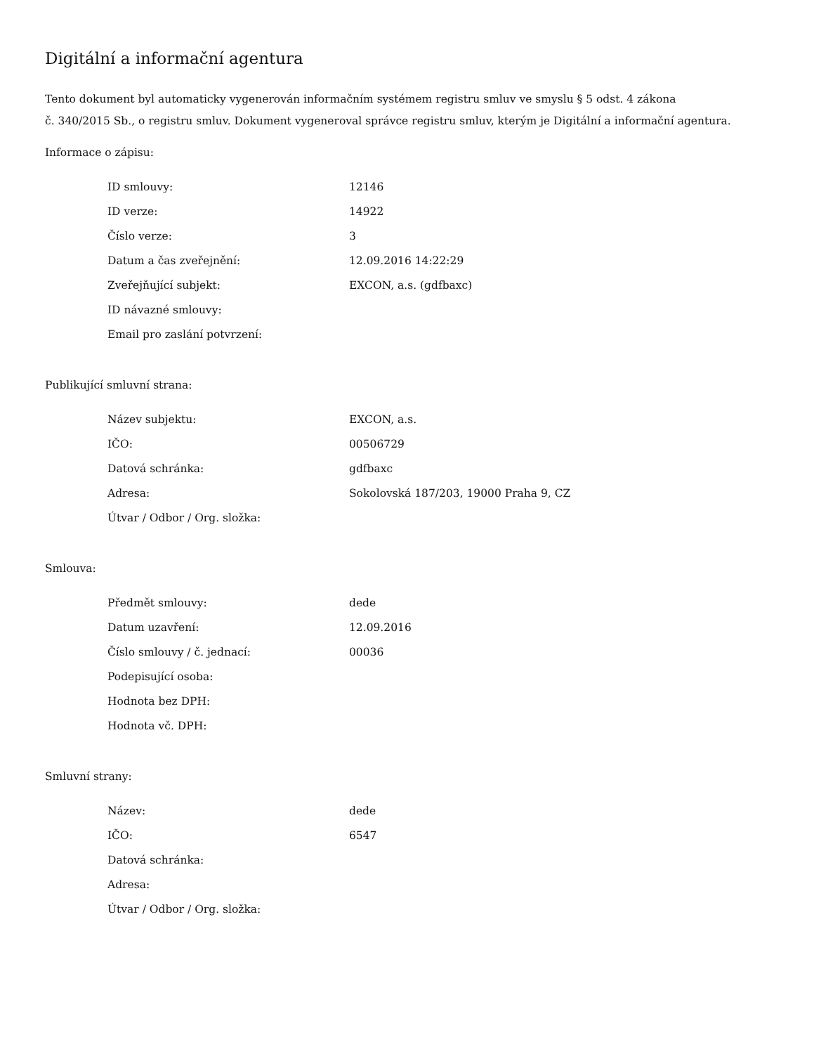Digitální a informační agentura
Tento dokument byl automaticky vygenerován informačním systémem registru smluv ve smyslu § 5 odst. 4 zákona
č. 340/2015 Sb., o registru smluv. Dokument vygeneroval správce registru smluv, kterým je Digitální a informační agentura.
Informace o zápisu:
| ID smlouvy: | 12146 |
| ID verze: | 14922 |
| Číslo verze: | 3 |
| Datum a čas zveřejnění: | 12.09.2016 14:22:29 |
| Zveřejňující subjekt: | EXCON, a.s. (gdfbaxc) |
| ID návazné smlouvy: | |
| Email pro zaslání potvrzení: | |
Publikující smluvní strana:
| Název subjektu: | EXCON, a.s. |
| IČO: | 00506729 |
| Datová schránka: | gdfbaxc |
| Adresa: | Sokolovská 187/203, 19000 Praha 9, CZ |
| Útvar / Odbor / Org. složka: | |
Smlouva:
| Předmět smlouvy: | dede |
| Datum uzavření: | 12.09.2016 |
| Číslo smlouvy / č. jednací: | 00036 |
| Podepisující osoba: | |
| Hodnota bez DPH: | |
| Hodnota vč. DPH: | |
Smluvní strany:
| Název: | dede |
| IČO: | 6547 |
| Datová schránka: | |
| Adresa: | |
| Útvar / Odbor / Org. složka: | |